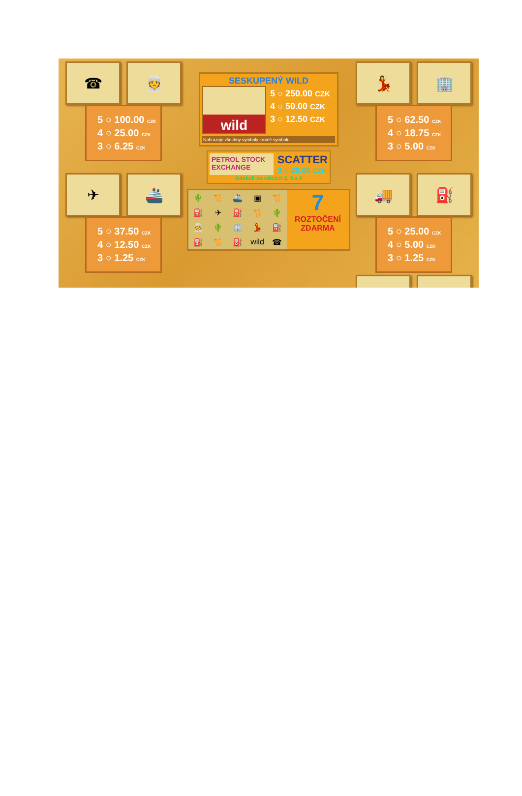☎ 👳
5 ○ 100.00 CZK
4 ○ 25.00 CZK
3 ○ 6.25 CZK
✈ 🚢
5 ○ 37.50 CZK
4 ○ 12.50 CZK
3 ○ 1.25 CZK
SESKUPENÝ WILD
wild
5 ○ 250.00 CZK
4 ○ 50.00 CZK
3 ○ 12.50 CZK
Nahrazuje všechny symboly kromě symbolu
PETROL STOCK EXCHANGE
SCATTER
3 ○ 20.00 CZK
Kdekoli na válcích 2, 3 a 4
🌵 🐪 🚢 ▣ 🐪 ⛽ ✈ ⛽ 🐪 🌵 👳 🌵 🏢 💃 ⛽ ⛽ 🐪 ⛽ wild ☎
7
ROZTOČENÍ
ZDARMA
💃 🏢
5 ○ 62.50 CZK
4 ○ 18.75 CZK
3 ○ 5.00 CZK
🚚 ⛽
5 ○ 25.00 CZK
4 ○ 5.00 CZK
3 ○ 1.25 CZK
🐪 🌵